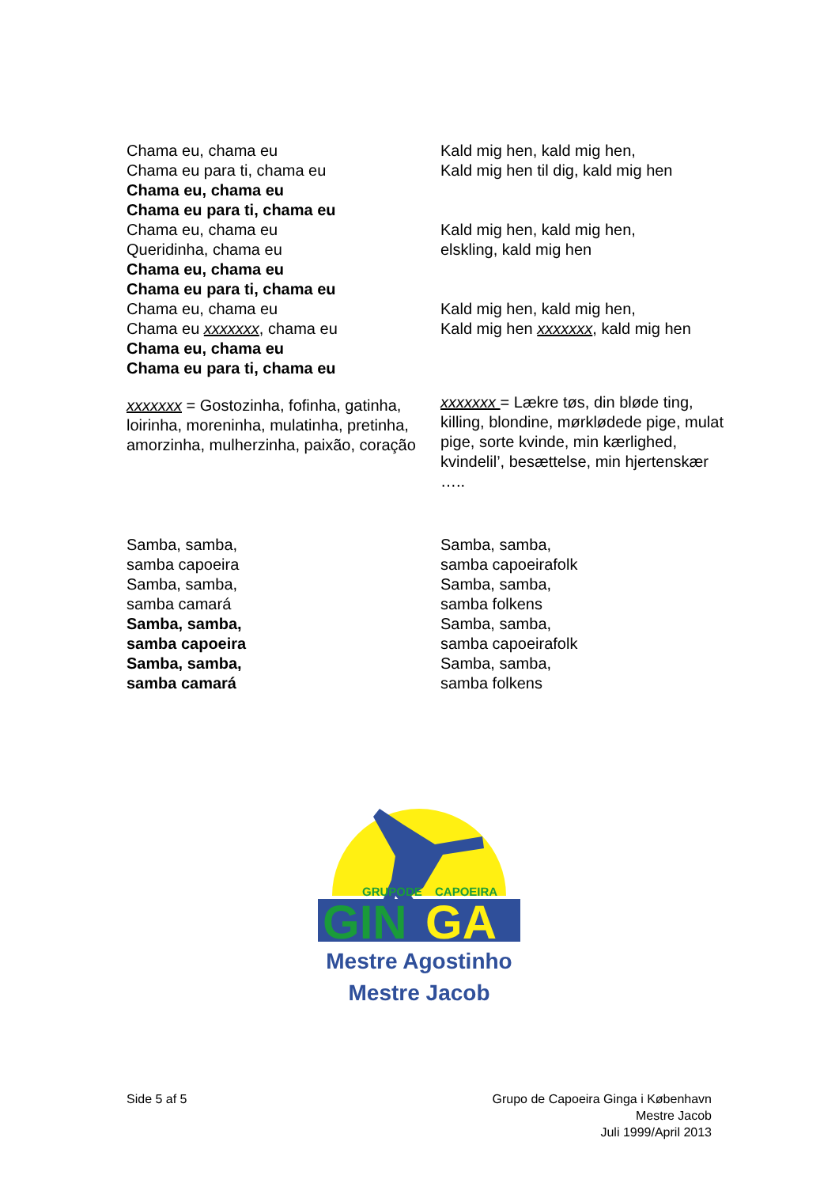| Chama eu, chama eu Chama eu para ti, chama eu Chama eu, chama eu Chama eu para ti, chama eu | Kald mig hen, kald mig hen, Kald mig hen til dig, kald mig hen |
| Chama eu, chama eu Queridinha, chama eu Chama eu, chama eu Chama eu para ti, chama eu | Kald mig hen, kald mig hen, elskling, kald mig hen |
| Chama eu, chama eu Chama eu xxxxxxx , chama eu Chama eu, chama eu Chama eu para ti, chama eu | Kald mig hen, kald mig hen, Kald mig hen xxxxxxx , kald mig hen |
| xxxxxxx = Gostozinha, fofinha, gatinha, loirinha, moreninha, mulatinha, pretinha, amorzinha, mulherzinha, paixão, coração | xxxxxxx = Lækre tøs, din bløde ting, killing, blondine, mørklødede pige, mulat pige, sorte kvinde, min kærlighed, kvindelil’, besættelse, min hjertenskær ….. |
| Samba, samba, samba capoeira Samba, samba, samba camará Samba, samba, samba capoeira Samba, samba, samba camará | Samba, samba, samba capoeirafolk Samba, samba, samba folkens Samba, samba, samba capoeirafolk Samba, samba, samba folkens |
GRUPO
DE
CAPOEIRA
GIN
GA
Mestre Agostinho
Mestre Jacob
Side 5 af 5 Grupo de Capoeira Ginga i København
Mestre Jacob
Juli 1999/April 2013